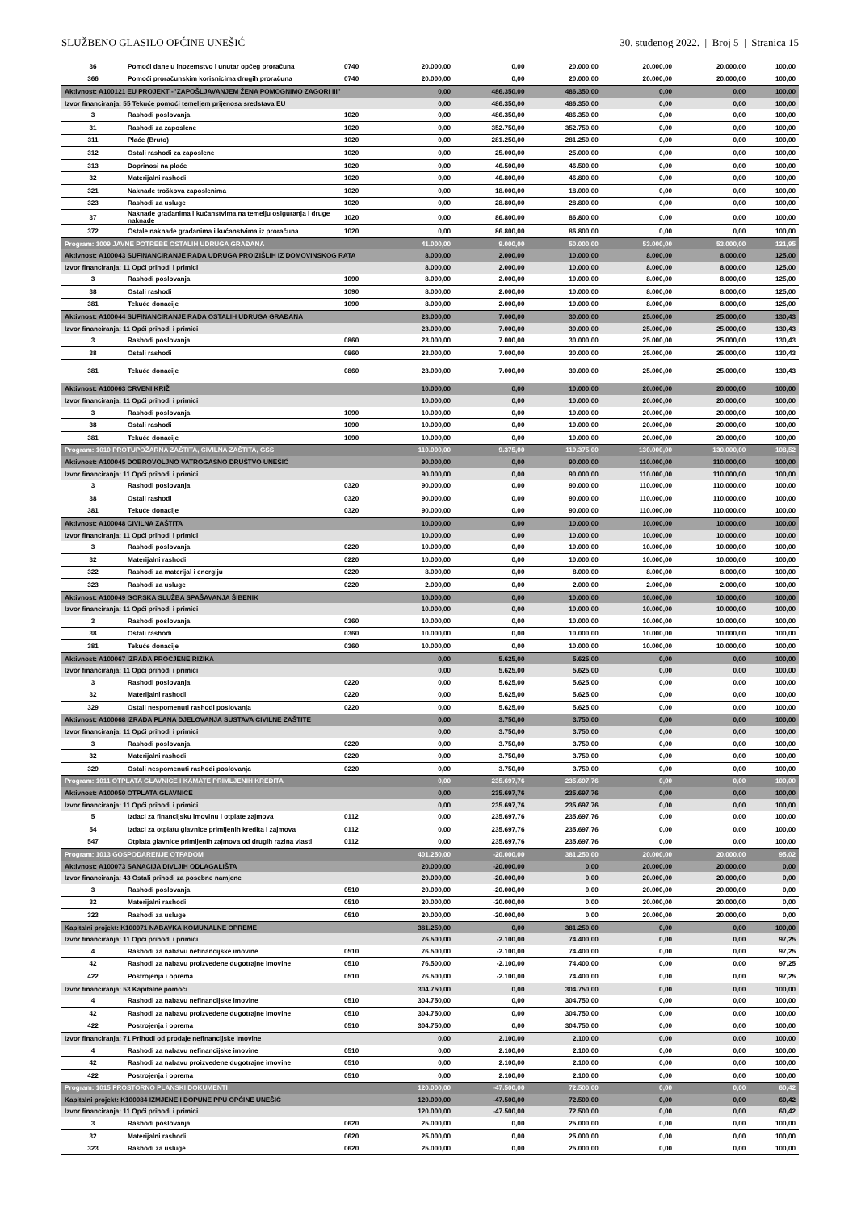SLUŽBENO GLASILO OPĆINE UNEŠIĆ 30. studenog 2022. | Broj 5 | Stranica 15
| 36 | Pomoći dane u inozemstvo i unutar općeg proračuna | 0740 | 20.000,00 | 0,00 | 20.000,00 | 20.000,00 | 20.000,00 | 100,00 |
| 366 | Pomoći proračunskim korisnicima drugih proračuna | 0740 | 20.000,00 | 0,00 | 20.000,00 | 20.000,00 | 20.000,00 | 100,00 |
| Aktivnost: A100121 EU PROJEKT -"ZAPOŠLJAVANJEM ŽENA POMOGNIMO ZAGORI III" | | | 0,00 | 486.350,00 | 486.350,00 | 0,00 | 0,00 | 100,00 |
| Izvor financiranja: 55 Tekuće pomoći temeljem prijenosa sredstava EU | | | 0,00 | 486.350,00 | 486.350,00 | 0,00 | 0,00 | 100,00 |
| 3 | Rashodi poslovanja | 1020 | 0,00 | 486.350,00 | 486.350,00 | 0,00 | 0,00 | 100,00 |
| 31 | Rashodi za zaposlene | 1020 | 0,00 | 352.750,00 | 352.750,00 | 0,00 | 0,00 | 100,00 |
| 311 | Plaće (Bruto) | 1020 | 0,00 | 281.250,00 | 281.250,00 | 0,00 | 0,00 | 100,00 |
| 312 | Ostali rashodi za zaposlene | 1020 | 0,00 | 25.000,00 | 25.000,00 | 0,00 | 0,00 | 100,00 |
| 313 | Doprinosi na plaće | 1020 | 0,00 | 46.500,00 | 46.500,00 | 0,00 | 0,00 | 100,00 |
| 32 | Materijalni rashodi | 1020 | 0,00 | 46.800,00 | 46.800,00 | 0,00 | 0,00 | 100,00 |
| 321 | Naknade troškova zaposlenima | 1020 | 0,00 | 18.000,00 | 18.000,00 | 0,00 | 0,00 | 100,00 |
| 323 | Rashodi za usluge | 1020 | 0,00 | 28.800,00 | 28.800,00 | 0,00 | 0,00 | 100,00 |
| 37 | Naknade građanima i kućanstvima na temelju osiguranja i druge naknade | 1020 | 0,00 | 86.800,00 | 86.800,00 | 0,00 | 0,00 | 100,00 |
| 372 | Ostale naknade građanima i kućanstvima iz proračuna | 1020 | 0,00 | 86.800,00 | 86.800,00 | 0,00 | 0,00 | 100,00 |
| Program: 1009 JAVNE POTREBE OSTALIH UDRUGA GRAĐANA | | | 41.000,00 | 9.000,00 | 50.000,00 | 53.000,00 | 53.000,00 | 121,95 |
| Aktivnost: A100043 SUFINANCIRANJE RADA UDRUGA PROIZIŠLIH IZ DOMOVINSKOG RATA | | | 8.000,00 | 2.000,00 | 10.000,00 | 8.000,00 | 8.000,00 | 125,00 |
| Izvor financiranja: 11 Opći prihodi i primici | | | 8.000,00 | 2.000,00 | 10.000,00 | 8.000,00 | 8.000,00 | 125,00 |
| 3 | Rashodi poslovanja | 1090 | 8.000,00 | 2.000,00 | 10.000,00 | 8.000,00 | 8.000,00 | 125,00 |
| 38 | Ostali rashodi | 1090 | 8.000,00 | 2.000,00 | 10.000,00 | 8.000,00 | 8.000,00 | 125,00 |
| 381 | Tekuće donacije | 1090 | 8.000,00 | 2.000,00 | 10.000,00 | 8.000,00 | 8.000,00 | 125,00 |
| Aktivnost: A100044 SUFINANCIRANJE RADA OSTALIH UDRUGA GRAĐANA | | | 23.000,00 | 7.000,00 | 30.000,00 | 25.000,00 | 25.000,00 | 130,43 |
| Izvor financiranja: 11 Opći prihodi i primici | | | 23.000,00 | 7.000,00 | 30.000,00 | 25.000,00 | 25.000,00 | 130,43 |
| 3 | Rashodi poslovanja | 0860 | 23.000,00 | 7.000,00 | 30.000,00 | 25.000,00 | 25.000,00 | 130,43 |
| 38 | Ostali rashodi | 0860 | 23.000,00 | 7.000,00 | 30.000,00 | 25.000,00 | 25.000,00 | 130,43 |
| 381 | Tekuće donacije | 0860 | 23.000,00 | 7.000,00 | 30.000,00 | 25.000,00 | 25.000,00 | 130,43 |
| Aktivnost: A100063 CRVENI KRIŽ | | | 10.000,00 | 0,00 | 10.000,00 | 20.000,00 | 20.000,00 | 100,00 |
| Izvor financiranja: 11 Opći prihodi i primici | | | 10.000,00 | 0,00 | 10.000,00 | 20.000,00 | 20.000,00 | 100,00 |
| 3 | Rashodi poslovanja | 1090 | 10.000,00 | 0,00 | 10.000,00 | 20.000,00 | 20.000,00 | 100,00 |
| 38 | Ostali rashodi | 1090 | 10.000,00 | 0,00 | 10.000,00 | 20.000,00 | 20.000,00 | 100,00 |
| 381 | Tekuće donacije | 1090 | 10.000,00 | 0,00 | 10.000,00 | 20.000,00 | 20.000,00 | 100,00 |
| Program: 1010 PROTUPOŽARNA ZAŠTITA, CIVILNA ZAŠTITA, GSS | | | 110.000,00 | 9.375,00 | 119.375,00 | 130.000,00 | 130.000,00 | 108,52 |
| Aktivnost: A100045 DOBROVOLJNO VATROGASNO DRUŠTVO UNEŠIĆ | | | 90.000,00 | 0,00 | 90.000,00 | 110.000,00 | 110.000,00 | 100,00 |
| Izvor financiranja: 11 Opći prihodi i primici | | | 90.000,00 | 0,00 | 90.000,00 | 110.000,00 | 110.000,00 | 100,00 |
| 3 | Rashodi poslovanja | 0320 | 90.000,00 | 0,00 | 90.000,00 | 110.000,00 | 110.000,00 | 100,00 |
| 38 | Ostali rashodi | 0320 | 90.000,00 | 0,00 | 90.000,00 | 110.000,00 | 110.000,00 | 100,00 |
| 381 | Tekuće donacije | 0320 | 90.000,00 | 0,00 | 90.000,00 | 110.000,00 | 110.000,00 | 100,00 |
| Aktivnost: A100048 CIVILNA ZAŠTITA | | | 10.000,00 | 0,00 | 10.000,00 | 10.000,00 | 10.000,00 | 100,00 |
| Izvor financiranja: 11 Opći prihodi i primici | | | 10.000,00 | 0,00 | 10.000,00 | 10.000,00 | 10.000,00 | 100,00 |
| 3 | Rashodi poslovanja | 0220 | 10.000,00 | 0,00 | 10.000,00 | 10.000,00 | 10.000,00 | 100,00 |
| 32 | Materijalni rashodi | 0220 | 10.000,00 | 0,00 | 10.000,00 | 10.000,00 | 10.000,00 | 100,00 |
| 322 | Rashodi za materijal i energiju | 0220 | 8.000,00 | 0,00 | 8.000,00 | 8.000,00 | 8.000,00 | 100,00 |
| 323 | Rashodi za usluge | 0220 | 2.000,00 | 0,00 | 2.000,00 | 2.000,00 | 2.000,00 | 100,00 |
| Aktivnost: A100049 GORSKA SLUŽBA SPAŠAVANJA ŠIBENIK | | | 10.000,00 | 0,00 | 10.000,00 | 10.000,00 | 10.000,00 | 100,00 |
| Izvor financiranja: 11 Opći prihodi i primici | | | 10.000,00 | 0,00 | 10.000,00 | 10.000,00 | 10.000,00 | 100,00 |
| 3 | Rashodi poslovanja | 0360 | 10.000,00 | 0,00 | 10.000,00 | 10.000,00 | 10.000,00 | 100,00 |
| 38 | Ostali rashodi | 0360 | 10.000,00 | 0,00 | 10.000,00 | 10.000,00 | 10.000,00 | 100,00 |
| 381 | Tekuće donacije | 0360 | 10.000,00 | 0,00 | 10.000,00 | 10.000,00 | 10.000,00 | 100,00 |
| Aktivnost: A100067 IZRADA PROCJENE RIZIKA | | | 0,00 | 5.625,00 | 5.625,00 | 0,00 | 0,00 | 100,00 |
| Izvor financiranja: 11 Opći prihodi i primici | | | 0,00 | 5.625,00 | 5.625,00 | 0,00 | 0,00 | 100,00 |
| 3 | Rashodi poslovanja | 0220 | 0,00 | 5.625,00 | 5.625,00 | 0,00 | 0,00 | 100,00 |
| 32 | Materijalni rashodi | 0220 | 0,00 | 5.625,00 | 5.625,00 | 0,00 | 0,00 | 100,00 |
| 329 | Ostali nespomenuti rashodi poslovanja | 0220 | 0,00 | 5.625,00 | 5.625,00 | 0,00 | 0,00 | 100,00 |
| Aktivnost: A100068 IZRADA PLANA DJELOVANJA SUSTAVA CIVILNE ZAŠTITE | | | 0,00 | 3.750,00 | 3.750,00 | 0,00 | 0,00 | 100,00 |
| Izvor financiranja: 11 Opći prihodi i primici | | | 0,00 | 3.750,00 | 3.750,00 | 0,00 | 0,00 | 100,00 |
| 3 | Rashodi poslovanja | 0220 | 0,00 | 3.750,00 | 3.750,00 | 0,00 | 0,00 | 100,00 |
| 32 | Materijalni rashodi | 0220 | 0,00 | 3.750,00 | 3.750,00 | 0,00 | 0,00 | 100,00 |
| 329 | Ostali nespomenuti rashodi poslovanja | 0220 | 0,00 | 3.750,00 | 3.750,00 | 0,00 | 0,00 | 100,00 |
| Program: 1011 OTPLATA GLAVNICE I KAMATE PRIMLJENIH KREDITA | | | 0,00 | 235.697,76 | 235.697,76 | 0,00 | 0,00 | 100,00 |
| Aktivnost: A100050 OTPLATA GLAVNICE | | | 0,00 | 235.697,76 | 235.697,76 | 0,00 | 0,00 | 100,00 |
| Izvor financiranja: 11 Opći prihodi i primici | | | 0,00 | 235.697,76 | 235.697,76 | 0,00 | 0,00 | 100,00 |
| 5 | Izdaci za financijsku imovinu i otplate zajmova | 0112 | 0,00 | 235.697,76 | 235.697,76 | 0,00 | 0,00 | 100,00 |
| 54 | Izdaci za otplatu glavnice primljenih kredita i zajmova | 0112 | 0,00 | 235.697,76 | 235.697,76 | 0,00 | 0,00 | 100,00 |
| 547 | Otplata glavnice primljenih zajmova od drugih razina vlasti | 0112 | 0,00 | 235.697,76 | 235.697,76 | 0,00 | 0,00 | 100,00 |
| Program: 1013 GOSPODARENJE OTPADOM | | | 401.250,00 | -20.000,00 | 381.250,00 | 20.000,00 | 20.000,00 | 95,02 |
| Aktivnost: A100073 SANACIJA DIVLJIH ODLAGALIŠTA | | | 20.000,00 | -20.000,00 | 0,00 | 20.000,00 | 20.000,00 | 0,00 |
| Izvor financiranja: 43 Ostali prihodi za posebne namjene | | | 20.000,00 | -20.000,00 | 0,00 | 20.000,00 | 20.000,00 | 0,00 |
| 3 | Rashodi poslovanja | 0510 | 20.000,00 | -20.000,00 | 0,00 | 20.000,00 | 20.000,00 | 0,00 |
| 32 | Materijalni rashodi | 0510 | 20.000,00 | -20.000,00 | 0,00 | 20.000,00 | 20.000,00 | 0,00 |
| 323 | Rashodi za usluge | 0510 | 20.000,00 | -20.000,00 | 0,00 | 20.000,00 | 20.000,00 | 0,00 |
| Kapitalni projekt: K100071 NABAVKA KOMUNALNE OPREME | | | 381.250,00 | 0,00 | 381.250,00 | 0,00 | 0,00 | 100,00 |
| Izvor financiranja: 11 Opći prihodi i primici | | | 76.500,00 | -2.100,00 | 74.400,00 | 0,00 | 0,00 | 97,25 |
| 4 | Rashodi za nabavu nefinancijske imovine | 0510 | 76.500,00 | -2.100,00 | 74.400,00 | 0,00 | 0,00 | 97,25 |
| 42 | Rashodi za nabavu proizvedene dugotrajne imovine | 0510 | 76.500,00 | -2.100,00 | 74.400,00 | 0,00 | 0,00 | 97,25 |
| 422 | Postrojenja i oprema | 0510 | 76.500,00 | -2.100,00 | 74.400,00 | 0,00 | 0,00 | 97,25 |
| Izvor financiranja: 53 Kapitalne pomoći | | | 304.750,00 | 0,00 | 304.750,00 | 0,00 | 0,00 | 100,00 |
| 4 | Rashodi za nabavu nefinancijske imovine | 0510 | 304.750,00 | 0,00 | 304.750,00 | 0,00 | 0,00 | 100,00 |
| 42 | Rashodi za nabavu proizvedene dugotrajne imovine | 0510 | 304.750,00 | 0,00 | 304.750,00 | 0,00 | 0,00 | 100,00 |
| 422 | Postrojenja i oprema | 0510 | 304.750,00 | 0,00 | 304.750,00 | 0,00 | 0,00 | 100,00 |
| Izvor financiranja: 71 Prihodi od prodaje nefinancijske imovine | | | 0,00 | 2.100,00 | 2.100,00 | 0,00 | 0,00 | 100,00 |
| 4 | Rashodi za nabavu nefinancijske imovine | 0510 | 0,00 | 2.100,00 | 2.100,00 | 0,00 | 0,00 | 100,00 |
| 42 | Rashodi za nabavu proizvedene dugotrajne imovine | 0510 | 0,00 | 2.100,00 | 2.100,00 | 0,00 | 0,00 | 100,00 |
| 422 | Postrojenja i oprema | 0510 | 0,00 | 2.100,00 | 2.100,00 | 0,00 | 0,00 | 100,00 |
| Program: 1015 PROSTORNO PLANSKI DOKUMENTI | | | 120.000,00 | -47.500,00 | 72.500,00 | 0,00 | 0,00 | 60,42 |
| Kapitalni projekt: K100084 IZMJENE I DOPUNE PPU OPĆINE UNEŠIĆ | | | 120.000,00 | -47.500,00 | 72.500,00 | 0,00 | 0,00 | 60,42 |
| Izvor financiranja: 11 Opći prihodi i primici | | | 120.000,00 | -47.500,00 | 72.500,00 | 0,00 | 0,00 | 60,42 |
| 3 | Rashodi poslovanja | 0620 | 25.000,00 | 0,00 | 25.000,00 | 0,00 | 0,00 | 100,00 |
| 32 | Materijalni rashodi | 0620 | 25.000,00 | 0,00 | 25.000,00 | 0,00 | 0,00 | 100,00 |
| 323 | Rashodi za usluge | 0620 | 25.000,00 | 0,00 | 25.000,00 | 0,00 | 0,00 | 100,00 |